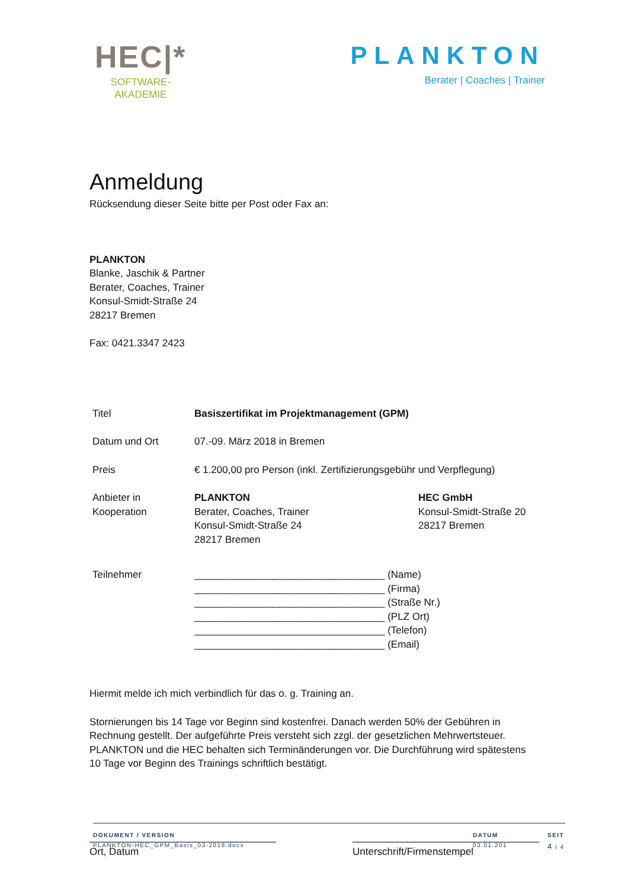HEC|*
SOFTWARE-
AKADEMIE
PLANKTON
Berater | Coaches | Trainer
Anmeldung
Rücksendung dieser Seite bitte per Post oder Fax an:
PLANKTON
Blanke, Jaschik & Partner
Berater, Coaches, Trainer
Konsul-Smidt-Straße 24
28217 Bremen
Fax: 0421.3347 2423
| Titel | Basiszertifikat im Projektmanagement (GPM) | |
| Datum und Ort | 07.-09. März 2018 in Bremen | |
| Preis | € 1.200,00 pro Person (inkl. Zertifizierungsgebühr und Verpflegung) | |
| Anbieter in Kooperation | PLANKTON Berater, Coaches, Trainer Konsul-Smidt-Straße 24 28217 Bremen | HEC GmbH Konsul-Smidt-Straße 20 28217 Bremen |
| Teilnehmer | __________________________________ (Name) __________________________________ (Firma) __________________________________ (Straße Nr.) __________________________________ (PLZ Ort) __________________________________ (Telefon) __________________________________ (Email) | |
Hiermit melde ich mich verbindlich für das o. g. Training an.
Stornierungen bis 14 Tage vor Beginn sind kostenfrei. Danach werden 50% der Gebühren in Rechnung gestellt. Der aufgeführte Preis versteht sich zzgl. der gesetzlichen Mehrwertsteuer. PLANKTON und die HEC behalten sich Terminänderungen vor. Die Durchführung wird spätestens 10 Tage vor Beginn des Trainings schriftlich bestätigt.
Ort, Datum Unterschrift/Firmenstempel
DOKUMENT / VERSION
PLANKTON-HEC_GPM_Basis_03-2018.docx
DATUM
03.01.201
SEIT
4 / 4